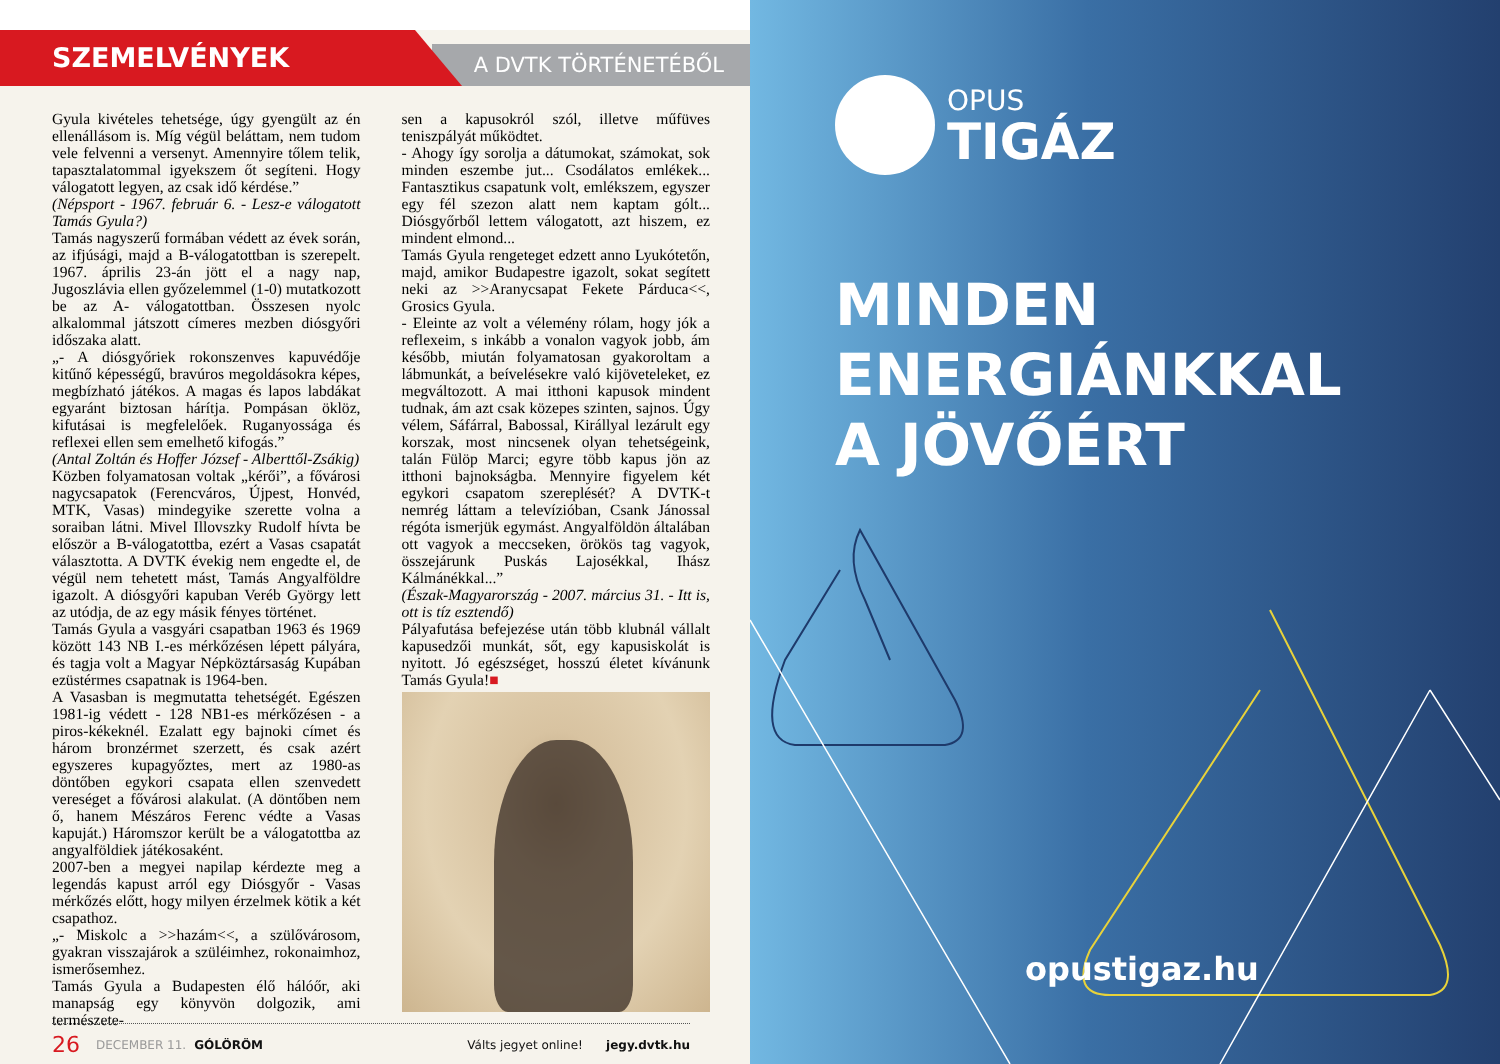SZEMELVÉNYEK
A DVTK TÖRTÉNETÉBŐL
Gyula kivételes tehetsége, úgy gyengült az én ellenállásom is. Míg végül beláttam, nem tudom vele felvenni a versenyt. Amennyire tőlem telik, tapasztalatommal igyekszem őt segíteni. Hogy válogatott legyen, az csak idő kérdése.”
(Népsport - 1967. február 6. - Lesz-e válogatott Tamás Gyula?)
Tamás nagyszerű formában védett az évek során, az ifjúsági, majd a B-válogatottban is szerepelt. 1967. április 23-án jött el a nagy nap, Jugoszlávia ellen győzelemmel (1-0) mutatkozott be az A- válogatottban. Összesen nyolc alkalommal játszott címeres mezben diósgyőri időszaka alatt.
„- A diósgyőriek rokonszenves kapuvédője kitűnő képességű, bravúros megoldásokra képes, megbízható játékos. A magas és lapos labdákat egyaránt biztosan hárítja. Pompásan öklöz, kifutásai is megfelelőek. Ruganyossága és reflexei ellen sem emelhető kifogás.”
(Antal Zoltán és Hoffer József - Alberttől-Zsákig)
Közben folyamatosan voltak „kérői”, a fővárosi nagycsapatok (Ferencváros, Újpest, Honvéd, MTK, Vasas) mindegyike szerette volna a soraiban látni. Mivel Illovszky Rudolf hívta be először a B-válogatottba, ezért a Vasas csapatát választotta. A DVTK évekig nem engedte el, de végül nem tehetett mást, Tamás Angyalföldre igazolt. A diósgyőri kapuban Veréb György lett az utódja, de az egy másik fényes történet.
Tamás Gyula a vasgyári csapatban 1963 és 1969 között 143 NB I.-es mérkőzésen lépett pályára, és tagja volt a Magyar Népköztársaság Kupában ezüstérmes csapatnak is 1964-ben.
A Vasasban is megmutatta tehetségét. Egészen 1981-ig védett - 128 NB1-es mérkőzésen - a piros-kékeknél. Ezalatt egy bajnoki címet és három bronzérmet szerzett, és csak azért egyszeres kupagyőztes, mert az 1980-as döntőben egykori csapata ellen szenvedett vereséget a fővárosi alakulat. (A döntőben nem ő, hanem Mészáros Ferenc védte a Vasas kapuját.) Háromszor került be a válogatottba az angyalföldiek játékosaként.
2007-ben a megyei napilap kérdezte meg a legendás kapust arról egy Diósgyőr - Vasas mérkőzés előtt, hogy milyen érzelmek kötik a két csapathoz.
„- Miskolc a >>hazám<<, a szülővárosom, gyakran visszajárok a szüléimhez, rokonaimhoz, ismerősemhez.
Tamás Gyula a Budapesten élő hálóőr, aki manapság egy könyvön dolgozik, ami természete-
sen a kapusokról szól, illetve műfüves teniszpályát működtet.
- Ahogy így sorolja a dátumokat, számokat, sok minden eszembe jut... Csodálatos emlékek... Fantasztikus csapatunk volt, emlékszem, egyszer egy fél szezon alatt nem kaptam gólt... Diósgyőrből lettem válogatott, azt hiszem, ez mindent elmond...
Tamás Gyula rengeteget edzett anno Lyukótetőn, majd, amikor Budapestre igazolt, sokat segített neki az >>Aranycsapat Fekete Párduca<<, Grosics Gyula.
- Eleinte az volt a vélemény rólam, hogy jók a reflexeim, s inkább a vonalon vagyok jobb, ám később, miután folyamatosan gyakoroltam a lábmunkát, a beívelésekre való kijöveteleket, ez megváltozott. A mai itthoni kapusok mindent tudnak, ám azt csak közepes szinten, sajnos. Úgy vélem, Sáfárral, Babossal, Királlyal lezárult egy korszak, most nincsenek olyan tehetségeink, talán Fülöp Marci; egyre több kapus jön az itthoni bajnokságba. Mennyire figyelem két egykori csapatom szereplését? A DVTK-t nemrég láttam a televízióban, Csank Jánossal régóta ismerjük egymást. Angyalföldön általában ott vagyok a meccseken, örökös tag vagyok, összejárunk Puskás Lajosékkal, Ihász Kálmánékkal...”
(Észak-Magyarország - 2007. március 31. - Itt is, ott is tíz esztendő)
Pályafutása befejezése után több klubnál vállalt kapusedzői munkát, sőt, egy kapusiskolát is nyitott. Jó egészséget, hosszú életet kívánunk Tamás Gyula!■
26 DECEMBER 11. GÓLÖRÖM Válts jegyet online! jegy.dvtk.hu
OPUS
TIGÁZ
MINDEN
ENERGIÁNKKAL
A JÖVŐÉRT
opustigaz.hu